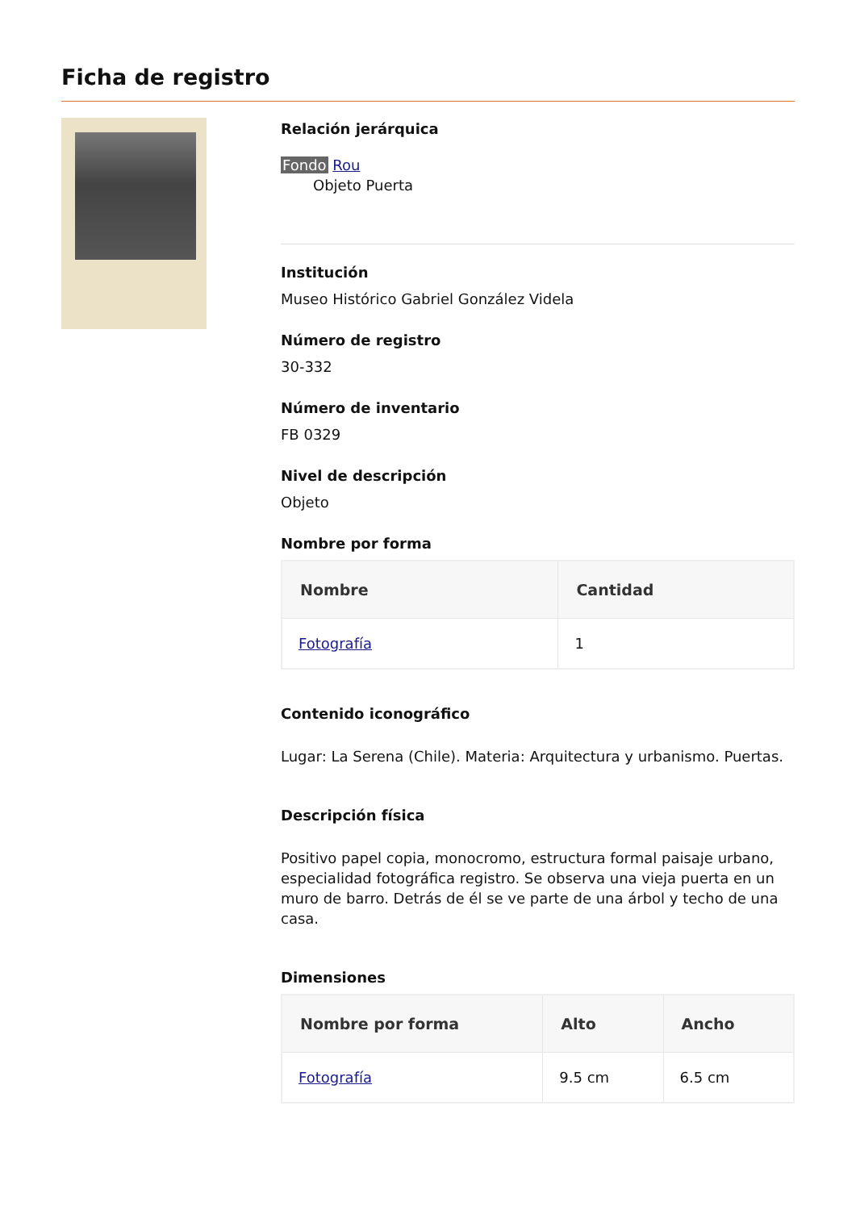Ficha de registro
Relación jerárquica
Fondo Rou
Objeto Puerta
Institución
Museo Histórico Gabriel González Videla
Número de registro
30-332
Número de inventario
FB 0329
Nivel de descripción
Objeto
Nombre por forma
| Nombre | Cantidad |
| --- | --- |
| Fotografía | 1 |
Contenido iconográfico
Lugar: La Serena (Chile). Materia: Arquitectura y urbanismo. Puertas.
Descripción física
Positivo papel copia, monocromo, estructura formal paisaje urbano, especialidad fotográfica registro. Se observa una vieja puerta en un muro de barro. Detrás de él se ve parte de una árbol y techo de una casa.
Dimensiones
| Nombre por forma | Alto | Ancho |
| --- | --- | --- |
| Fotografía | 9.5 cm | 6.5 cm |